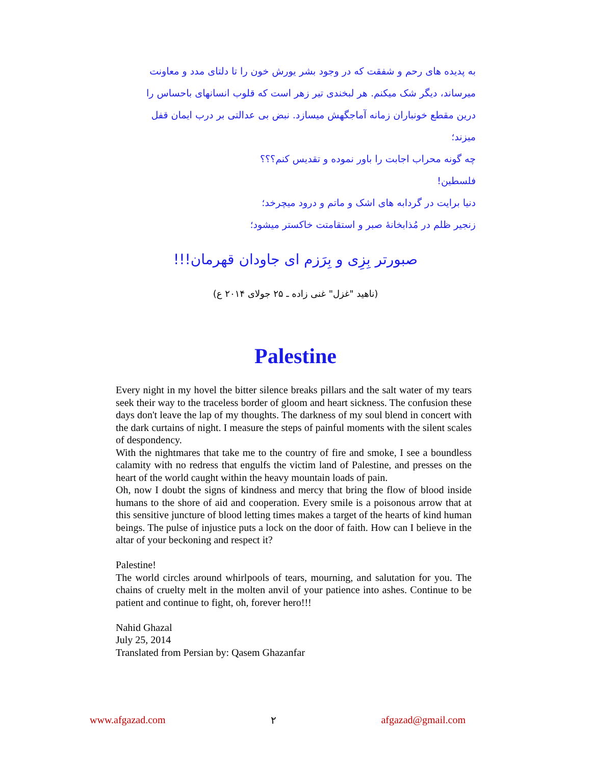به پدیده های رحم و شفقت که در وجود بشر یورش خون را تا دلتای مدد و معاونت میرساند، دیگر شک میکنم. هر لبخندی تیر زهر است که قلوب انسانهای باحساس را درین مقطع خونباران زمانه آماجگهش میسازد. نبض بی عدالتی بر درب ایمان قفل میزند؛
چه گونه محراب اجابت را باور نموده و تقدیس کنم؟؟؟
فلسطین!
دنیا برایت در گردابه های اشک و ماتم و درود میچرخد؛
زنجیر ظلم در مُذابخانهٔ صبر و استقامتت خاکستر میشود؛
صبورتر بِزِی و بِرَزم ای جاودان قهرمان!!!
(ناهید "غزل" غنی زاده ـ ۲۵ جولای ۲۰۱۴ ع)
Palestine
Every night in my hovel the bitter silence breaks pillars and the salt water of my tears seek their way to the traceless border of gloom and heart sickness. The confusion these days don't leave the lap of my thoughts. The darkness of my soul blend in concert with the dark curtains of night. I measure the steps of painful moments with the silent scales of despondency.
With the nightmares that take me to the country of fire and smoke, I see a boundless calamity with no redress that engulfs the victim land of Palestine, and presses on the heart of the world caught within the heavy mountain loads of pain.
Oh, now I doubt the signs of kindness and mercy that bring the flow of blood inside humans to the shore of aid and cooperation. Every smile is a poisonous arrow that at this sensitive juncture of blood letting times makes a target of the hearts of kind human beings. The pulse of injustice puts a lock on the door of faith. How can I believe in the altar of your beckoning and respect it?
Palestine!
The world circles around whirlpools of tears, mourning, and salutation for you. The chains of cruelty melt in the molten anvil of your patience into ashes. Continue to be patient and continue to fight, oh, forever hero!!!
Nahid Ghazal
July 25, 2014
Translated from Persian by: Qasem Ghazanfar
www.afgazad.com ۲ afgazad@gmail.com